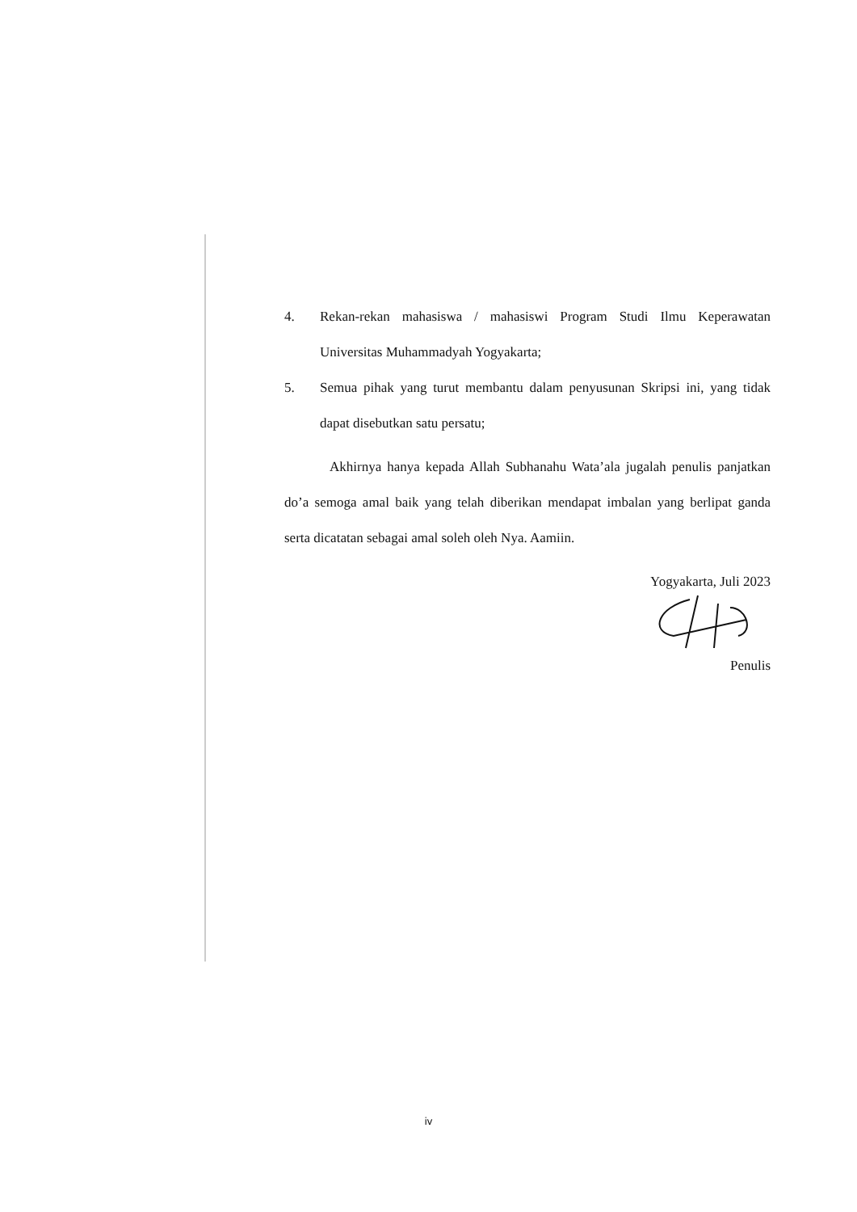4. Rekan-rekan mahasiswa / mahasiswi Program Studi Ilmu Keperawatan Universitas Muhammadyah Yogyakarta;
5. Semua pihak yang turut membantu dalam penyusunan Skripsi ini, yang tidak dapat disebutkan satu persatu;
Akhirnya hanya kepada Allah Subhanahu Wata’ala jugalah penulis panjatkan do’a semoga amal baik yang telah diberikan mendapat imbalan yang berlipat ganda serta dicatatan sebagai amal soleh oleh Nya. Aamiin.
Yogyakarta, Juli 2023
Penulis
iv